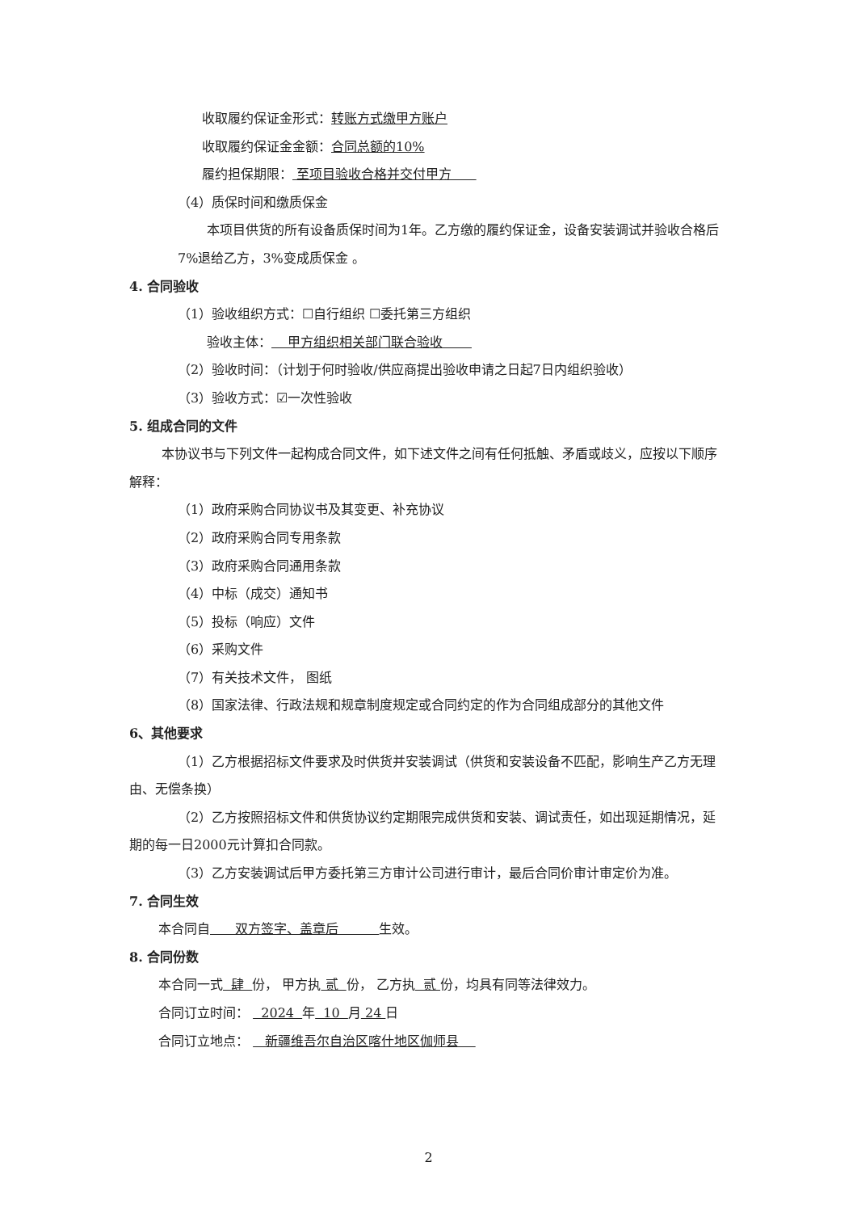收取履约保证金形式：转账方式缴甲方账户
收取履约保证金金额：合同总额的10%
履约担保期限： 至项目验收合格并交付甲方
（4）质保时间和缴质保金
本项目供货的所有设备质保时间为1年。乙方缴的履约保证金，设备安装调试并验收合格后7%退给乙方，3%变成质保金 。
4. 合同验收
（1）验收组织方式：☐自行组织 ☐委托第三方组织
验收主体： 甲方组织相关部门联合验收
（2）验收时间：（计划于何时验收/供应商提出验收申请之日起7日内组织验收）
（3）验收方式：☑一次性验收
5. 组成合同的文件
本协议书与下列文件一起构成合同文件，如下述文件之间有任何抵触、矛盾或歧义，应按以下顺序解释：
（1）政府采购合同协议书及其变更、补充协议
（2）政府采购合同专用条款
（3）政府采购合同通用条款
（4）中标（成交）通知书
（5）投标（响应）文件
（6）采购文件
（7）有关技术文件， 图纸
（8）国家法律、行政法规和规章制度规定或合同约定的作为合同组成部分的其他文件
6、其他要求
（1）乙方根据招标文件要求及时供货并安装调试（供货和安装设备不匹配，影响生产乙方无理由、无偿条换）
（2）乙方按照招标文件和供货协议约定期限完成供货和安装、调试责任，如出现延期情况，延期的每一日2000元计算扣合同款。
（3）乙方安装调试后甲方委托第三方审计公司进行审计，最后合同价审计审定价为准。
7. 合同生效
本合同自 双方签字、盖章后 生效。
8. 合同份数
本合同一式 肆 份， 甲方执 贰 份， 乙方执 贰 份，均具有同等法律效力。
合同订立时间： 2024 年 10 月 24 日
合同订立地点： 新疆维吾尔自治区喀什地区伽师县
2